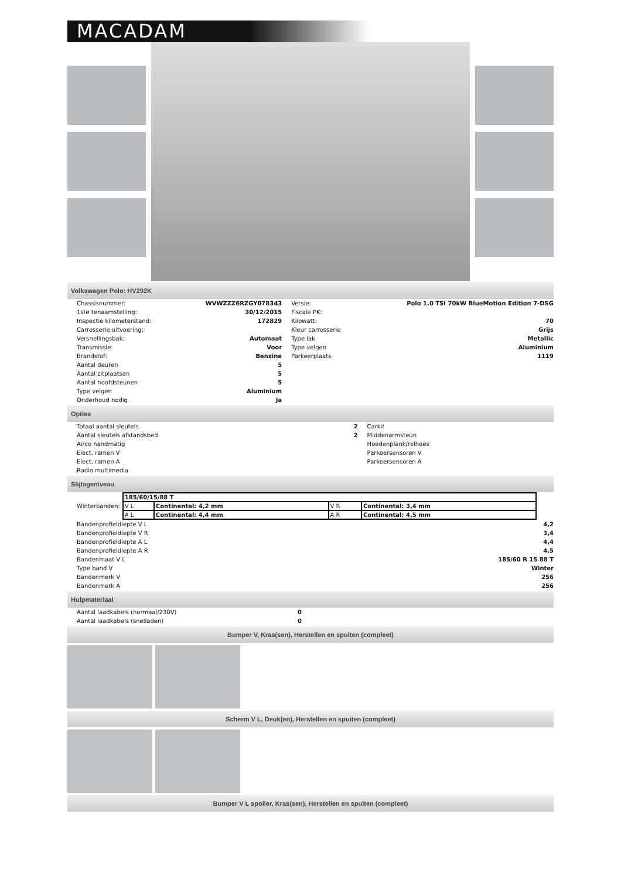MACADAM
Volkswagen Polo: HV292K
| Chassisnummer: | WVWZZZ6RZGY078343 | Versie: | Polo 1.0 TSI 70kW BlueMotion Edition 7-DSG |
| 1ste tenaamstelling: | 30/12/2015 | Fiscale PK: | |
| Inspectie kilometerstand: | 172829 | Kilowatt: | 70 |
| Carrosserie uitvoering: | | Kleur carrosserie | Grijs |
| Versnellingsbak: | Automaat | Type lak | Metallic |
| Transmissie: | Voor | Type velgen | Aluminium |
| Brandstof: | Benzine | Parkeerplaats | 1119 |
| Aantal deuren | 5 | | |
| Aantal zitplaatsen | 5 | | |
| Aantal hoofdsteunen | 5 | | |
| Type velgen | Aluminium | | |
| Onderhoud nodig | Ja | | |
Opties
| Totaal aantal sleutels | 2 | Carkit |
| Aantal sleutels afstandsbed. | 2 | Middenarmsteun |
| Airco handmatig | | Hoedenplank/rolhoes |
| Elect. ramen V | | Parkeersensoren V |
| Elect. ramen A | | Parkeersensoren A |
| Radio multimedia | | |
Slijtageniveau
| Winterbanden: | / 185/60/15/88 T / / / / / V L / Continental: 4,2 mm / V R / Continental: 3,4 mm / / A L / Continental: 4,4 mm / A R / Continental: 4,5 mm / |
| Bandenprofieldiepte V L | 4,2 |
| Bandenprofieldiepte V R | 3,4 |
| Bandenprofieldiepte A L | 4,4 |
| Bandenprofieldiepte A R | 4,5 |
| Bandenmaat V L | 185/60 R 15 88 T |
| Type band V | Winter |
| Bandenmerk V | 256 |
| Bandenmerk A | 256 |
Hulpmateriaal
| Aantal laadkabels (normaal/230V) | 0 |
| Aantal laadkabels (snelladen) | 0 |
Bumper V, Kras(sen), Herstellen en spuiten (compleet)
Scherm V L, Deuk(en), Herstellen en spuiten (compleet)
Bumper V L spoiler, Kras(sen), Herstellen en spuiten (compleet)